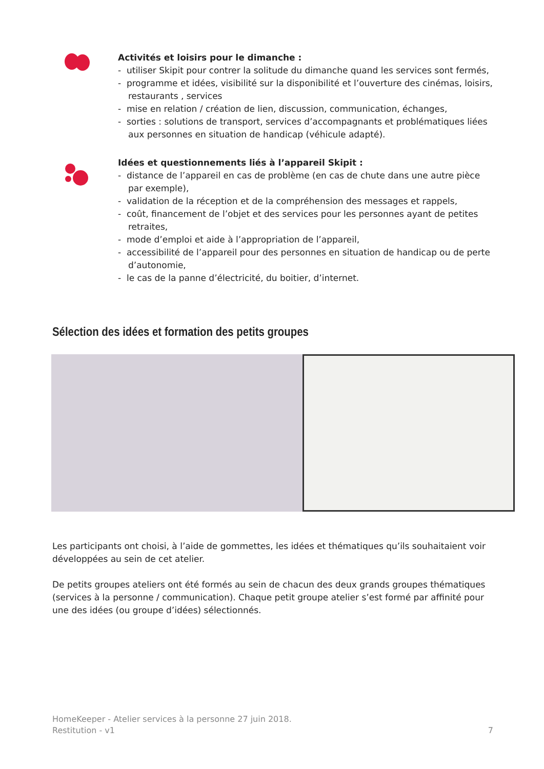Activités et loisirs pour le dimanche :
- utiliser Skipit pour contrer la solitude du dimanche quand les services sont fermés,
- programme et idées, visibilité sur la disponibilité et l’ouverture des cinémas, loisirs, restaurants , services
- mise en relation / création de lien, discussion, communication, échanges,
- sorties : solutions de transport, services d’accompagnants et problématiques liées aux personnes en situation de handicap (véhicule adapté).
Idées et questionnements liés à l’appareil Skipit :
- distance de l’appareil en cas de problème (en cas de chute dans une autre pièce par exemple),
- validation de la réception et de la compréhension des messages et rappels,
- coût, financement de l’objet et des services pour les personnes ayant de petites retraites,
- mode d’emploi et aide à l’appropriation de l’appareil,
- accessibilité de l’appareil pour des personnes en situation de handicap ou de perte d’autonomie,
- le cas de la panne d’électricité, du boitier, d’internet.
Sélection des idées et formation des petits groupes
Les participants ont choisi, à l’aide de gommettes, les idées et thématiques qu’ils souhaitaient voir développées au sein de cet atelier.
De petits groupes ateliers ont été formés au sein de chacun des deux grands groupes thématiques (services à la personne / communication). Chaque petit groupe atelier s’est formé par affinité pour une des idées (ou groupe d’idées) sélectionnés.
HomeKeeper - Atelier services à la personne 27 juin 2018.
Restitution - v1 7